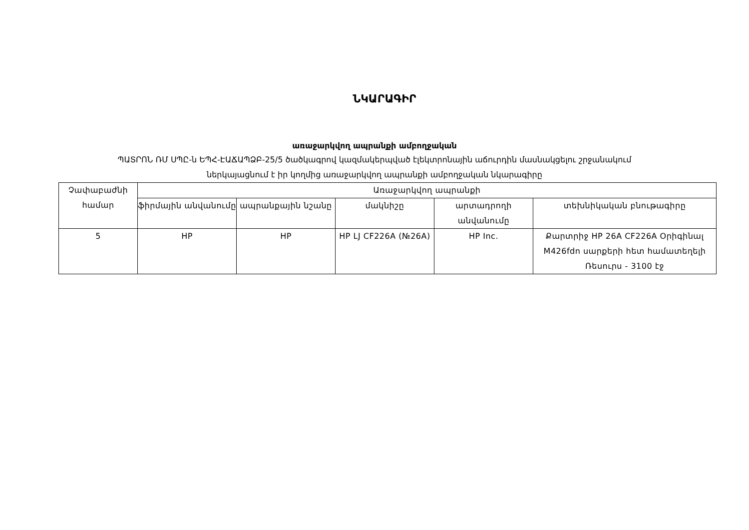ՆԿԱՐԱԳԻՐ
առաջարկվող ապրանքի ամբողջական
ՊԱՏՐՈՆ ՌՄ ՍՊԸ-ն ԵՊՀ-ԷԱՃԱՊՁԲ-25/5 ծածկագրով կազմակերպված էլեկտրոնային աճուրդին մասնակցելու շրջանակում
ներկայացնում է իր կողմից առաջարկվող ապրանքի ամբողջական նկարագիրը
| Չափաբաժնի համար | Առաջարկվող ապրանքի | | | | |
| --- | --- | --- | --- | --- | --- |
| | ֆիրմային անվանումը | ապրանքային նշանը | մակնիշը | արտադրողի անվանումը | տեխնիկական բնութագիրը |
| 5 | HP | HP | HP LJ CF226A (№26A) | HP Inc. | Քարտրիջ HP 26A CF226A Օրիգինալ M426fdn սարքերի հետ համատեղելի Ռեսուրս - 3100 էջ |